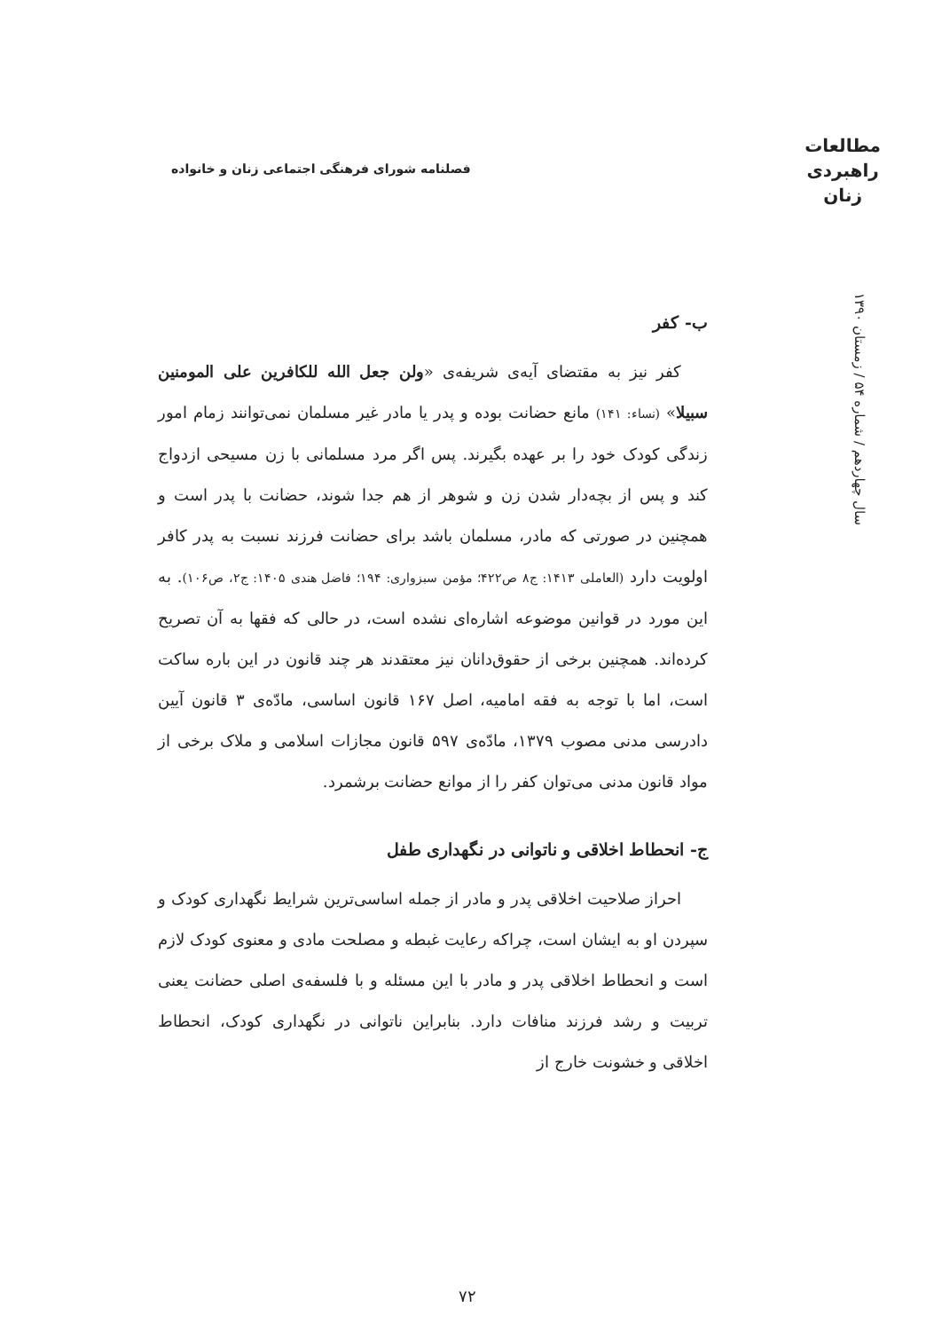مطالعات
راهبردی
زنان
فصلنامه شورای فرهنگی اجتماعی زنان و خانواده
سال چهاردهم / شماره ۵۴ / زمستان ۱۳۹۰
ب- کفر
کفر نیز به مقتضای آیه‌ی شریفه‌ی «ولن جعل الله للکافرین علی المومنین سبیلا» (نساء: ۱۴۱) مانع حضانت بوده و پدر یا مادر غیر مسلمان نمی‌توانند زمام امور زندگی کودک خود را بر عهده بگیرند. پس اگر مرد مسلمانی با زن مسیحی ازدواج کند و پس از بچه‌دار شدن زن و شوهر از هم جدا شوند، حضانت با پدر است و همچنین در صورتی که مادر، مسلمان باشد برای حضانت فرزند نسبت به پدر کافر اولویت دارد (العاملی ۱۴۱۳: ج۸ ص۴۲۲؛ مؤمن سبزواری: ۱۹۴؛ فاضل هندی ۱۴۰۵: ج۲، ص۱۰۶). به این مورد در قوانین موضوعه اشاره‌ای نشده است، در حالی که فقها به آن تصریح کرده‌اند. همچنین برخی از حقوق‌دانان نیز معتقدند هر چند قانون در این باره ساکت است، اما با توجه به فقه امامیه، اصل ۱۶۷ قانون اساسی، مادّه‌ی ۳ قانون آیین دادرسی مدنی مصوب ۱۳۷۹، مادّه‌ی ۵۹۷ قانون مجازات اسلامی و ملاک برخی از مواد قانون مدنی می‌توان کفر را از موانع حضانت برشمرد.
ج- انحطاط اخلاقی و ناتوانی در نگهداری طفل
احراز صلاحیت اخلاقی پدر و مادر از جمله اساسی‌ترین شرایط نگهداری کودک و سپردن او به ایشان است، چراکه رعایت غبطه و مصلحت مادی و معنوی کودک لازم است و انحطاط اخلاقی پدر و مادر با این مسئله و با فلسفه‌ی اصلی حضانت یعنی تربیت و رشد فرزند منافات دارد. بنابراین ناتوانی در نگهداری کودک، انحطاط اخلاقی و خشونت خارج از
۷۲